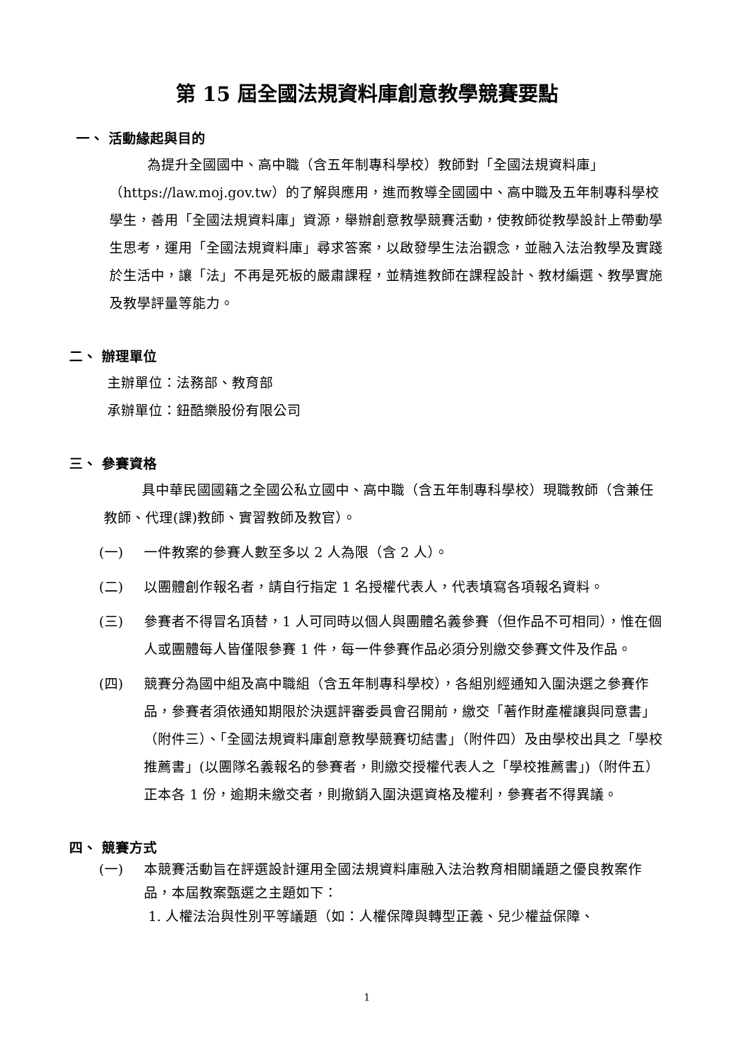第 15 屆全國法規資料庫創意教學競賽要點
一、 活動緣起與目的
為提升全國國中、高中職（含五年制專科學校）教師對「全國法規資料庫」（https://law.moj.gov.tw）的了解與應用，進而教導全國國中、高中職及五年制專科學校學生，善用「全國法規資料庫」資源，舉辦創意教學競賽活動，使教師從教學設計上帶動學生思考，運用「全國法規資料庫」尋求答案，以啟發學生法治觀念，並融入法治教學及實踐於生活中，讓「法」不再是死板的嚴肅課程，並精進教師在課程設計、教材編選、教學實施及教學評量等能力。
二、 辦理單位
主辦單位：法務部、教育部
承辦單位：鈕酷樂股份有限公司
三、 參賽資格
具中華民國國籍之全國公私立國中、高中職（含五年制專科學校）現職教師（含兼任教師、代理(課)教師、實習教師及教官）。
(一) 一件教案的參賽人數至多以 2 人為限（含 2 人）。
(二) 以團體創作報名者，請自行指定 1 名授權代表人，代表填寫各項報名資料。
(三) 參賽者不得冒名頂替，1 人可同時以個人與團體名義參賽（但作品不可相同），惟在個人或團體每人皆僅限參賽 1 件，每一件參賽作品必須分別繳交參賽文件及作品。
(四) 競賽分為國中組及高中職組（含五年制專科學校），各組別經通知入圍決選之參賽作品，參賽者須依通知期限於決選評審委員會召開前，繳交「著作財產權讓與同意書」（附件三）、「全國法規資料庫創意教學競賽切結書」（附件四）及由學校出具之「學校推薦書」(以團隊名義報名的參賽者，則繳交授權代表人之「學校推薦書」)（附件五）正本各 1 份，逾期未繳交者，則撤銷入圍決選資格及權利，參賽者不得異議。
四、 競賽方式
(一) 本競賽活動旨在評選設計運用全國法規資料庫融入法治教育相關議題之優良教案作品，本屆教案甄選之主題如下：
1. 人權法治與性別平等議題（如：人權保障與轉型正義、兒少權益保障、
1